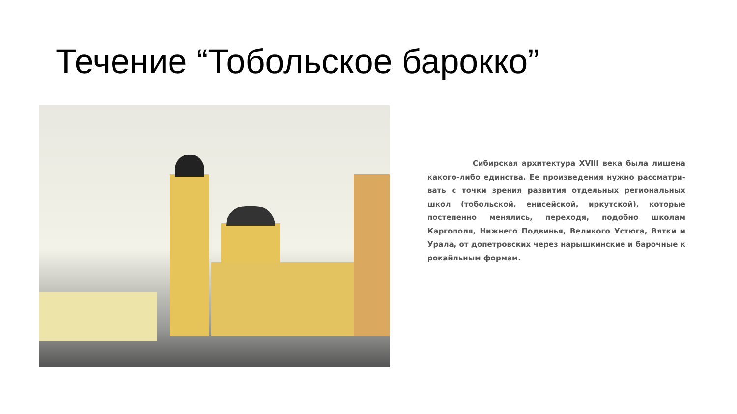Течение “Тобольское барокко”
Сибирская архитектура XVIII века была лишена какого-либо единства. Ее произведения нужно рассматри-вать с точки зрения развития отдельных региональных школ (тобольской, енисейской, иркутской), которые постепенно менялись, переходя, подобно школам Каргополя, Нижнего Подвинья, Великого Устюга, Вятки и Урала, от допетровских через нарышкинские и барочные к рокайльным формам.